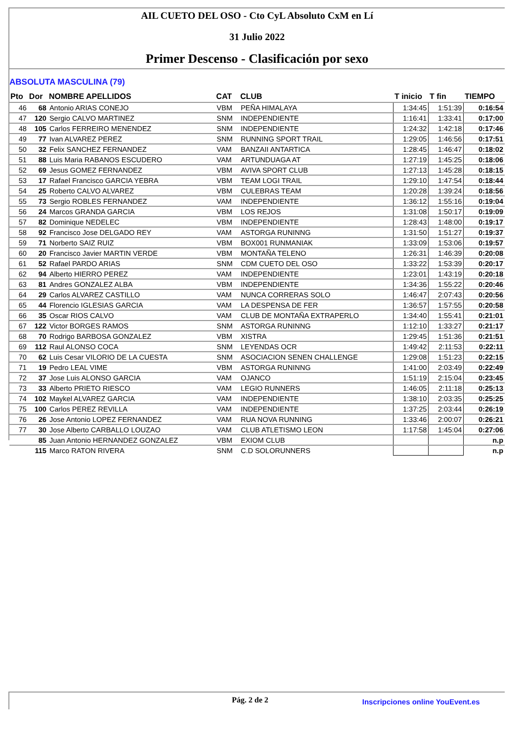AIL CUETO DEL OSO - Cto CyL Absoluto CxM en Lí
31 Julio 2022
Primer Descenso - Clasificación por sexo
ABSOLUTA MASCULINA (79)
| Pto | Dor | NOMBRE APELLIDOS | CAT | CLUB | T inicio | T fin | TIEMPO |
| --- | --- | --- | --- | --- | --- | --- | --- |
| 46 | 68 | Antonio ARIAS CONEJO | VBM | PEÑA HIMALAYA | 1:34:45 | 1:51:39 | 0:16:54 |
| 47 | 120 | Sergio CALVO MARTINEZ | SNM | INDEPENDIENTE | 1:16:41 | 1:33:41 | 0:17:00 |
| 48 | 105 | Carlos FERREIRO MENENDEZ | SNM | INDEPENDIENTE | 1:24:32 | 1:42:18 | 0:17:46 |
| 49 | 77 | Ivan ALVAREZ PEREZ | SNM | RUNNING SPORT TRAIL | 1:29:05 | 1:46:56 | 0:17:51 |
| 50 | 32 | Felix SANCHEZ FERNANDEZ | VAM | BANZAII ANTARTICA | 1:28:45 | 1:46:47 | 0:18:02 |
| 51 | 88 | Luis Maria RABANOS ESCUDERO | VAM | ARTUNDUAGA AT | 1:27:19 | 1:45:25 | 0:18:06 |
| 52 | 69 | Jesus GOMEZ FERNANDEZ | VBM | AVIVA SPORT CLUB | 1:27:13 | 1:45:28 | 0:18:15 |
| 53 | 17 | Rafael Francisco GARCIA YEBRA | VBM | TEAM LOGI TRAIL | 1:29:10 | 1:47:54 | 0:18:44 |
| 54 | 25 | Roberto CALVO ALVAREZ | VBM | CULEBRAS TEAM | 1:20:28 | 1:39:24 | 0:18:56 |
| 55 | 73 | Sergio ROBLES FERNANDEZ | VAM | INDEPENDIENTE | 1:36:12 | 1:55:16 | 0:19:04 |
| 56 | 24 | Marcos GRANDA GARCIA | VBM | LOS REJOS | 1:31:08 | 1:50:17 | 0:19:09 |
| 57 | 82 | Dominique NEDELEC | VBM | INDEPENDIENTE | 1:28:43 | 1:48:00 | 0:19:17 |
| 58 | 92 | Francisco Jose DELGADO REY | VAM | ASTORGA RUNINNG | 1:31:50 | 1:51:27 | 0:19:37 |
| 59 | 71 | Norberto SAIZ RUIZ | VBM | BOX001 RUNMANIAK | 1:33:09 | 1:53:06 | 0:19:57 |
| 60 | 20 | Francisco Javier MARTIN VERDE | VBM | MONTAÑA TELENO | 1:26:31 | 1:46:39 | 0:20:08 |
| 61 | 52 | Rafael PARDO ARIAS | SNM | CDM CUETO DEL OSO | 1:33:22 | 1:53:39 | 0:20:17 |
| 62 | 94 | Alberto HIERRO PEREZ | VAM | INDEPENDIENTE | 1:23:01 | 1:43:19 | 0:20:18 |
| 63 | 81 | Andres GONZALEZ ALBA | VBM | INDEPENDIENTE | 1:34:36 | 1:55:22 | 0:20:46 |
| 64 | 29 | Carlos ALVAREZ CASTILLO | VAM | NUNCA CORRERAS SOLO | 1:46:47 | 2:07:43 | 0:20:56 |
| 65 | 44 | Florencio IGLESIAS GARCIA | VAM | LA DESPENSA DE FER | 1:36:57 | 1:57:55 | 0:20:58 |
| 66 | 35 | Oscar RIOS CALVO | VAM | CLUB DE MONTAÑA EXTRAPERLO | 1:34:40 | 1:55:41 | 0:21:01 |
| 67 | 122 | Victor BORGES RAMOS | SNM | ASTORGA RUNINNG | 1:12:10 | 1:33:27 | 0:21:17 |
| 68 | 70 | Rodrigo BARBOSA GONZALEZ | VBM | XISTRA | 1:29:45 | 1:51:36 | 0:21:51 |
| 69 | 112 | Raul ALONSO COCA | SNM | LEYENDAS OCR | 1:49:42 | 2:11:53 | 0:22:11 |
| 70 | 62 | Luis Cesar VILORIO DE LA CUESTA | SNM | ASOCIACION SENEN CHALLENGE | 1:29:08 | 1:51:23 | 0:22:15 |
| 71 | 19 | Pedro LEAL VIME | VBM | ASTORGA RUNINNG | 1:41:00 | 2:03:49 | 0:22:49 |
| 72 | 37 | Jose Luis ALONSO GARCIA | VAM | OJANCO | 1:51:19 | 2:15:04 | 0:23:45 |
| 73 | 33 | Alberto PRIETO RIESCO | VAM | LEGIO RUNNERS | 1:46:05 | 2:11:18 | 0:25:13 |
| 74 | 102 | Maykel ALVAREZ GARCIA | VAM | INDEPENDIENTE | 1:38:10 | 2:03:35 | 0:25:25 |
| 75 | 100 | Carlos PEREZ REVILLA | VAM | INDEPENDIENTE | 1:37:25 | 2:03:44 | 0:26:19 |
| 76 | 26 | Jose Antonio LOPEZ FERNANDEZ | VAM | RUA NOVA RUNNING | 1:33:46 | 2:00:07 | 0:26:21 |
| 77 | 30 | Jose Alberto CARBALLO LOUZAO | VAM | CLUB ATLETISMO LEON | 1:17:58 | 1:45:04 | 0:27:06 |
| | 85 | Juan Antonio HERNANDEZ GONZALEZ | VBM | EXIOM CLUB | | | n.p |
| | 115 | Marco RATON RIVERA | SNM | C.D SOLORUNNERS | | | n.p |
Pág. 2 de 2
Inscripciones online YouEvent.es